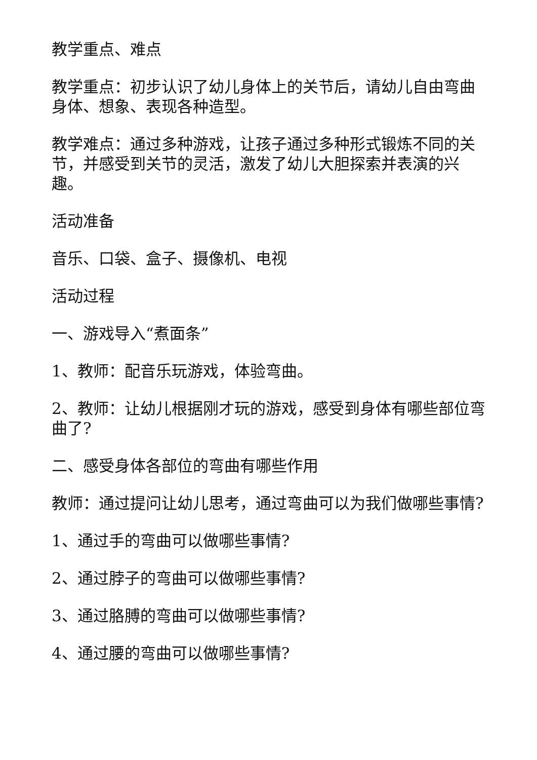教学重点、难点
教学重点：初步认识了幼儿身体上的关节后，请幼儿自由弯曲身体、想象、表现各种造型。
教学难点：通过多种游戏，让孩子通过多种形式锻炼不同的关节，并感受到关节的灵活，激发了幼儿大胆探索并表演的兴趣。
活动准备
音乐、口袋、盒子、摄像机、电视
活动过程
一、游戏导入“煮面条”
1、教师：配音乐玩游戏，体验弯曲。
2、教师：让幼儿根据刚才玩的游戏，感受到身体有哪些部位弯曲了?
二、感受身体各部位的弯曲有哪些作用
教师：通过提问让幼儿思考，通过弯曲可以为我们做哪些事情?
1、通过手的弯曲可以做哪些事情?
2、通过脖子的弯曲可以做哪些事情?
3、通过胳膊的弯曲可以做哪些事情?
4、通过腰的弯曲可以做哪些事情?